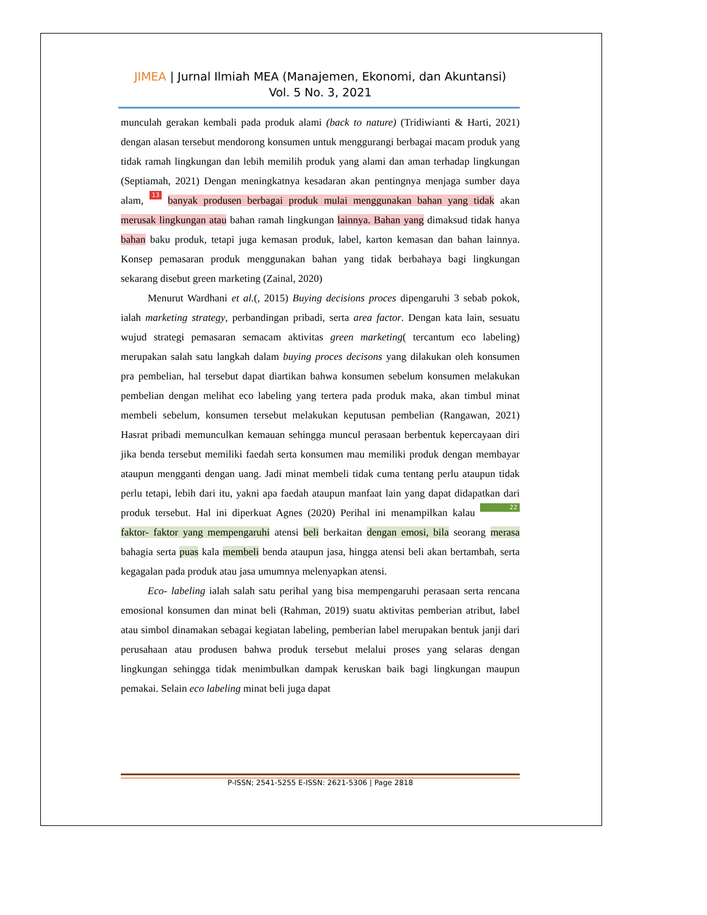JIMEA | Jurnal Ilmiah MEA (Manajemen, Ekonomi, dan Akuntansi)
Vol. 5 No. 3, 2021
munculah gerakan kembali pada produk alami (back to nature) (Tridiwianti & Harti, 2021) dengan alasan tersebut mendorong konsumen untuk menggurangi berbagai macam produk yang tidak ramah lingkungan dan lebih memilih produk yang alami dan aman terhadap lingkungan (Septiamah, 2021) Dengan meningkatnya kesadaran akan pentingnya menjaga sumber daya alam, 13 banyak produsen berbagai produk mulai menggunakan bahan yang tidak akan merusak lingkungan atau bahan ramah lingkungan lainnya. Bahan yang dimaksud tidak hanya bahan baku produk, tetapi juga kemasan produk, label, karton kemasan dan bahan lainnya. Konsep pemasaran produk menggunakan bahan yang tidak berbahaya bagi lingkungan sekarang disebut green marketing (Zainal, 2020)
Menurut Wardhani et al.(, 2015) Buying decisions proces dipengaruhi 3 sebab pokok, ialah marketing strategy, perbandingan pribadi, serta area factor. Dengan kata lain, sesuatu wujud strategi pemasaran semacam aktivitas green marketing( tercantum eco labeling) merupakan salah satu langkah dalam buying proces decisons yang dilakukan oleh konsumen pra pembelian, hal tersebut dapat diartikan bahwa konsumen sebelum konsumen melakukan pembelian dengan melihat eco labeling yang tertera pada produk maka, akan timbul minat membeli sebelum, konsumen tersebut melakukan keputusan pembelian (Rangawan, 2021) Hasrat pribadi memunculkan kemauan sehingga muncul perasaan berbentuk kepercayaan diri jika benda tersebut memiliki faedah serta konsumen mau memiliki produk dengan membayar ataupun mengganti dengan uang. Jadi minat membeli tidak cuma tentang perlu ataupun tidak perlu tetapi, lebih dari itu, yakni apa faedah ataupun manfaat lain yang dapat didapatkan dari produk tersebut. Hal ini diperkuat Agnes (2020) Perihal ini menampilkan kalau 22 faktor- faktor yang mempengaruhi atensi beli berkaitan dengan emosi, bila seorang merasa bahagia serta puas kala membeli benda ataupun jasa, hingga atensi beli akan bertambah, serta kegagalan pada produk atau jasa umumnya melenyapkan atensi.
Eco- labeling ialah salah satu perihal yang bisa mempengaruhi perasaan serta rencana emosional konsumen dan minat beli (Rahman, 2019) suatu aktivitas pemberian atribut, label atau simbol dinamakan sebagai kegiatan labeling, pemberian label merupakan bentuk janji dari perusahaan atau produsen bahwa produk tersebut melalui proses yang selaras dengan lingkungan sehingga tidak menimbulkan dampak keruskan baik bagi lingkungan maupun pemakai. Selain eco labeling minat beli juga dapat
P-ISSN; 2541-5255 E-ISSN: 2621-5306 | Page 2818